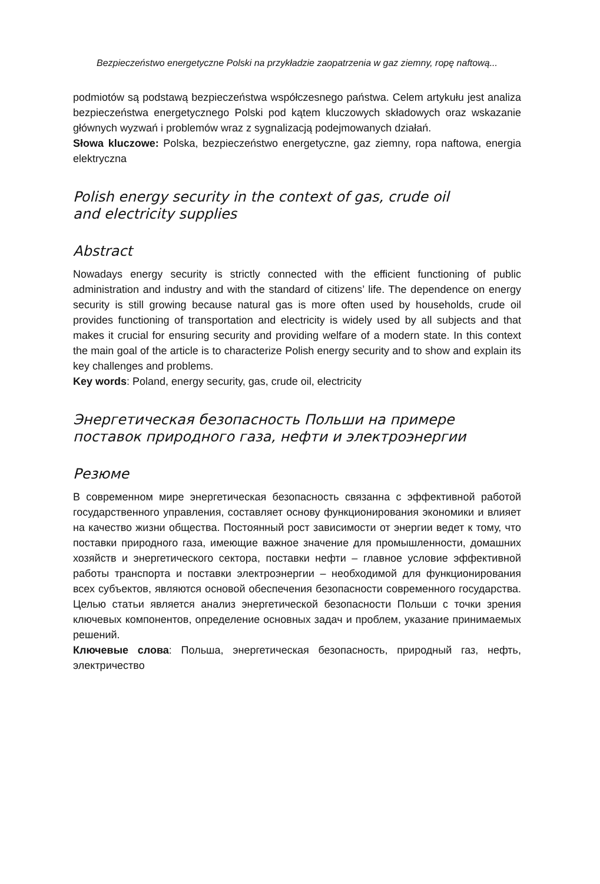Bezpieczeństwo energetyczne Polski na przykładzie zaopatrzenia w gaz ziemny, ropę naftową...
podmiotów są podstawą bezpieczeństwa współczesnego państwa. Celem artykułu jest analiza bezpieczeństwa energetycznego Polski pod kątem kluczowych składowych oraz wskazanie głównych wyzwań i problemów wraz z sygnalizacją podejmowanych działań.
Słowa kluczowe: Polska, bezpieczeństwo energetyczne, gaz ziemny, ropa naftowa, energia elektryczna
Polish energy security in the context of gas, crude oil
and electricity supplies
Abstract
Nowadays energy security is strictly connected with the efficient functioning of public administration and industry and with the standard of citizens’ life. The dependence on energy security is still growing because natural gas is more often used by households, crude oil provides functioning of transportation and electricity is widely used by all subjects and that makes it crucial for ensuring security and providing welfare of a modern state. In this context the main goal of the article is to characterize Polish energy security and to show and explain its key challenges and problems.
Key words: Poland, energy security, gas, crude oil, electricity
Энергетическая безопасность Польши на примере поставок природного газа, нефти и электроэнергии
Резюме
В современном мире энергетическая безопасность связанна с эффективной работой государственного управления, составляет основу функционирования экономики и влияет на качество жизни общества. Постоянный рост зависимости от энергии ведет к тому, что поставки природного газа, имеющие важное значение для промышленности, домашних хозяйств и энергетического сектора, поставки нефти – главное условие эффективной работы транспорта и поставки электроэнергии – необходимой для функционирования всех субъектов, являются основой обеспечения безопасности современного государства. Целью статьи является анализ энергетической безопасности Польши с точки зрения ключевых компонентов, определение основных задач и проблем, указание принимаемых решений.
Ключевые слова: Польша, энергетическая безопасность, природный газ, нефть, электричество